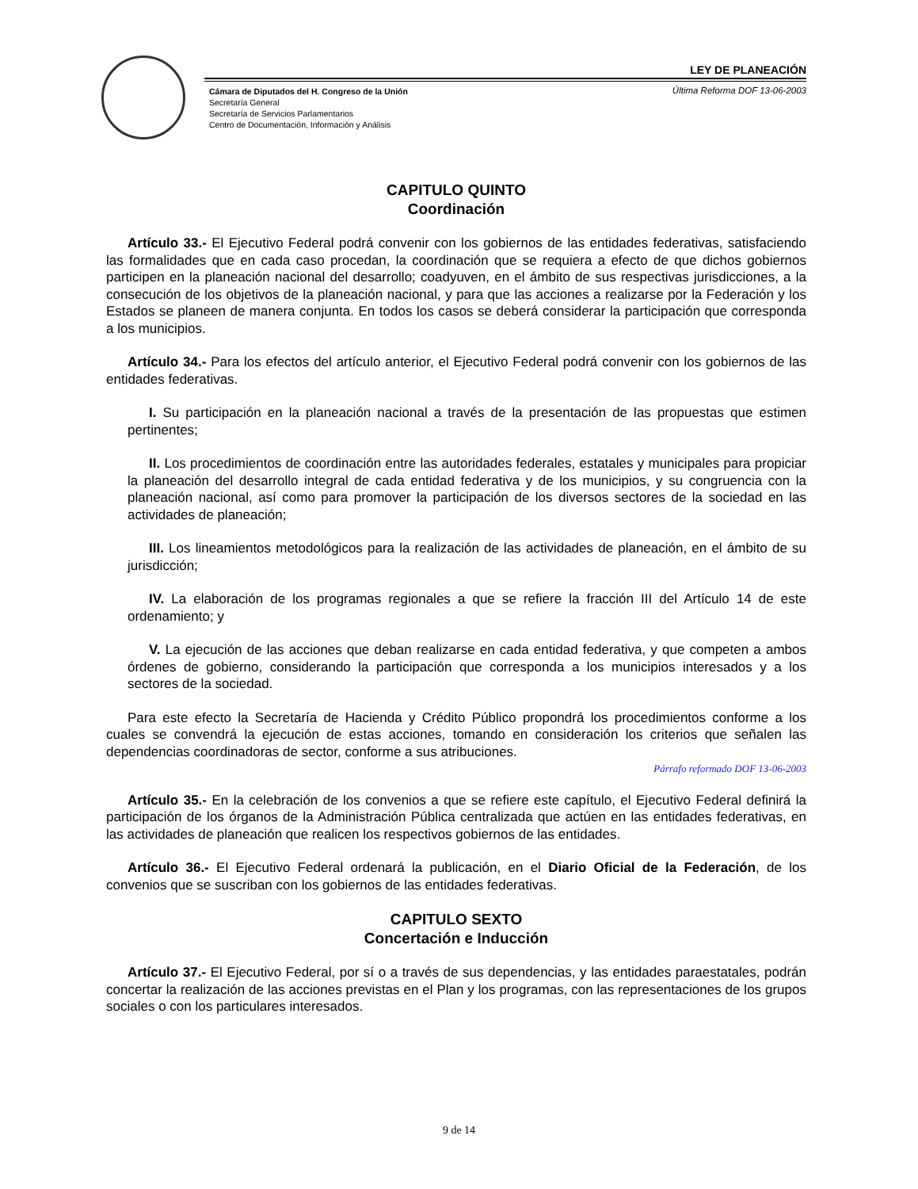LEY DE PLANEACIÓN
Cámara de Diputados del H. Congreso de la Unión
Secretaría General
Secretaría de Servicios Parlamentarios
Centro de Documentación, Información y Análisis
Última Reforma DOF 13-06-2003
CAPITULO QUINTO
Coordinación
Artículo 33.- El Ejecutivo Federal podrá convenir con los gobiernos de las entidades federativas, satisfaciendo las formalidades que en cada caso procedan, la coordinación que se requiera a efecto de que dichos gobiernos participen en la planeación nacional del desarrollo; coadyuven, en el ámbito de sus respectivas jurisdicciones, a la consecución de los objetivos de la planeación nacional, y para que las acciones a realizarse por la Federación y los Estados se planeen de manera conjunta. En todos los casos se deberá considerar la participación que corresponda a los municipios.
Artículo 34.- Para los efectos del artículo anterior, el Ejecutivo Federal podrá convenir con los gobiernos de las entidades federativas.
I. Su participación en la planeación nacional a través de la presentación de las propuestas que estimen pertinentes;
II. Los procedimientos de coordinación entre las autoridades federales, estatales y municipales para propiciar la planeación del desarrollo integral de cada entidad federativa y de los municipios, y su congruencia con la planeación nacional, así como para promover la participación de los diversos sectores de la sociedad en las actividades de planeación;
III. Los lineamientos metodológicos para la realización de las actividades de planeación, en el ámbito de su jurisdicción;
IV. La elaboración de los programas regionales a que se refiere la fracción III del Artículo 14 de este ordenamiento; y
V. La ejecución de las acciones que deban realizarse en cada entidad federativa, y que competen a ambos órdenes de gobierno, considerando la participación que corresponda a los municipios interesados y a los sectores de la sociedad.
Para este efecto la Secretaría de Hacienda y Crédito Público propondrá los procedimientos conforme a los cuales se convendrá la ejecución de estas acciones, tomando en consideración los criterios que señalen las dependencias coordinadoras de sector, conforme a sus atribuciones.
Párrafo reformado DOF 13-06-2003
Artículo 35.- En la celebración de los convenios a que se refiere este capítulo, el Ejecutivo Federal definirá la participación de los órganos de la Administración Pública centralizada que actúen en las entidades federativas, en las actividades de planeación que realicen los respectivos gobiernos de las entidades.
Artículo 36.- El Ejecutivo Federal ordenará la publicación, en el Diario Oficial de la Federación, de los convenios que se suscriban con los gobiernos de las entidades federativas.
CAPITULO SEXTO
Concertación e Inducción
Artículo 37.- El Ejecutivo Federal, por sí o a través de sus dependencias, y las entidades paraestatales, podrán concertar la realización de las acciones previstas en el Plan y los programas, con las representaciones de los grupos sociales o con los particulares interesados.
9 de 14